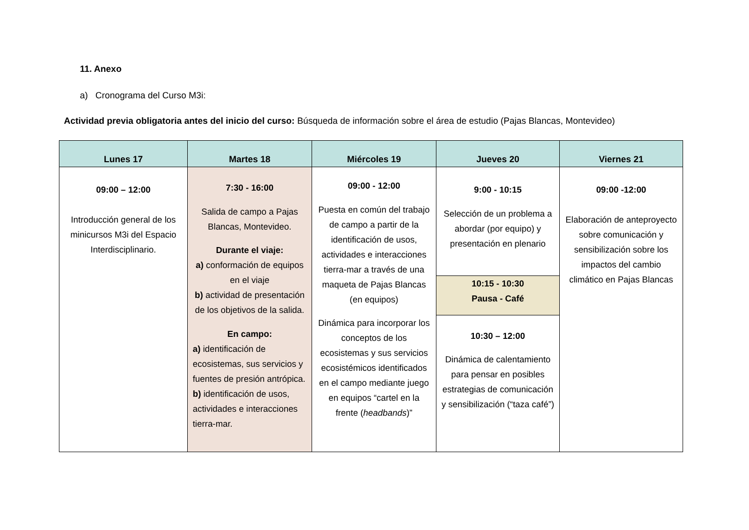11. Anexo
a) Cronograma del Curso M3i:
Actividad previa obligatoria antes del inicio del curso: Búsqueda de información sobre el área de estudio (Pajas Blancas, Montevideo)
| Lunes 17 | Martes 18 | Miércoles 19 | Jueves 20 | Viernes 21 |
| --- | --- | --- | --- | --- |
| 09:00 – 12:00 Introducción general de los minicursos M3i del Espacio Interdisciplinario. | 7:30 - 16:00 Salida de campo a Pajas Blancas, Montevideo. Durante el viaje: a) conformación de equipos en el viaje b) actividad de presentación de los objetivos de la salida. En campo: a) identificación de ecosistemas, sus servicios y fuentes de presión antrópica. b) identificación de usos, actividades e interacciones tierra-mar. | 09:00 - 12:00 Puesta en común del trabajo de campo a partir de la identificación de usos, actividades e interacciones tierra-mar a través de una maqueta de Pajas Blancas (en equipos) Dinámica para incorporar los conceptos de los ecosistemas y sus servicios ecosistémicos identificados en el campo mediante juego en equipos “cartel en la frente ( headbands )” | 9:00 - 10:15 Selección de un problema a abordar (por equipo) y presentación en plenario | 09:00 -12:00 Elaboración de anteproyecto sobre comunicación y sensibilización sobre los impactos del cambio climático en Pajas Blancas |
| | | | 10:15 - 10:30 Pausa - Café | |
| | | | 10:30 – 12:00 Dinámica de calentamiento para pensar en posibles estrategias de comunicación y sensibilización (“taza café”) | |